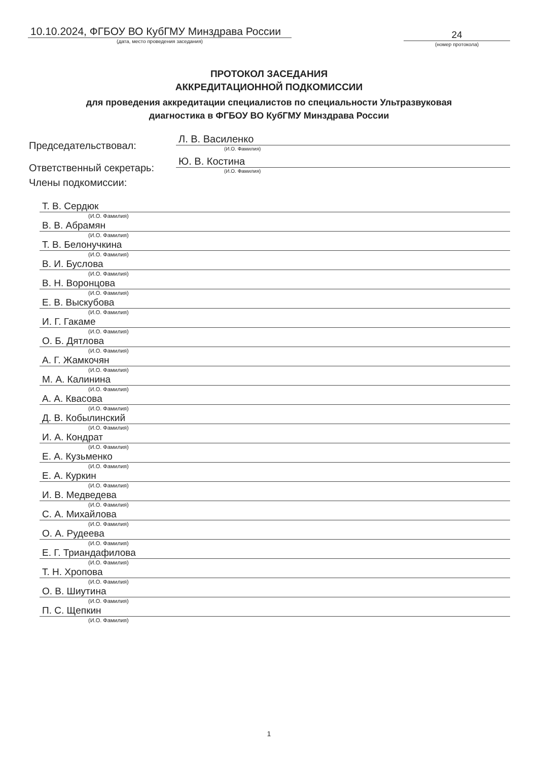10.10.2024, ФГБОУ ВО КубГМУ Минздрава России
(дата, место проведения заседания)
24
(номер протокола)
ПРОТОКОЛ ЗАСЕДАНИЯ
АККРЕДИТАЦИОННОЙ ПОДКОМИССИИ
для проведения аккредитации специалистов по специальности Ультразвуковая
диагностика в ФГБОУ ВО КубГМУ Минздрава России
Председательствовал:
Л. В. Василенко
(И.О. Фамилия)
Ответственный секретарь:
Ю. В. Костина
(И.О. Фамилия)
Члены подкомиссии:
Т. В. Сердюк
(И.О. Фамилия)
В. В. Абрамян
(И.О. Фамилия)
Т. В. Белонучкина
(И.О. Фамилия)
В. И. Буслова
(И.О. Фамилия)
В. Н. Воронцова
(И.О. Фамилия)
Е. В. Выскубова
(И.О. Фамилия)
И. Г. Гакаме
(И.О. Фамилия)
О. Б. Дятлова
(И.О. Фамилия)
А. Г. Жамкочян
(И.О. Фамилия)
М. А. Калинина
(И.О. Фамилия)
А. А. Квасова
(И.О. Фамилия)
Д. В. Кобылинский
(И.О. Фамилия)
И. А. Кондрат
(И.О. Фамилия)
Е. А. Кузьменко
(И.О. Фамилия)
Е. А. Куркин
(И.О. Фамилия)
И. В. Медведева
(И.О. Фамилия)
С. А. Михайлова
(И.О. Фамилия)
О. А. Рудеева
(И.О. Фамилия)
Е. Г. Триандафилова
(И.О. Фамилия)
Т. Н. Хропова
(И.О. Фамилия)
О. В. Шиутина
(И.О. Фамилия)
П. С. Щепкин
(И.О. Фамилия)
1